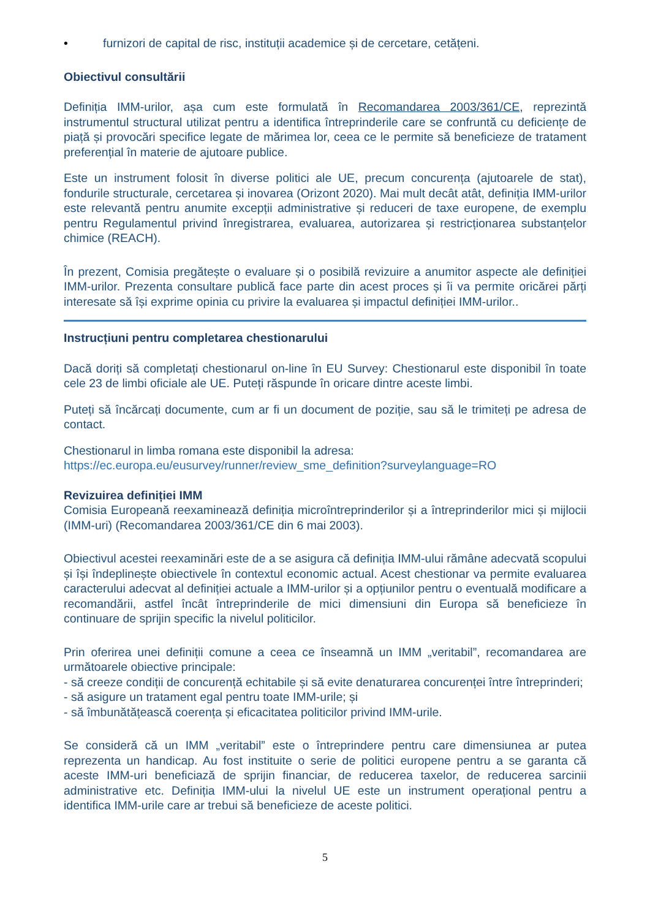• furnizori de capital de risc, instituții academice și de cercetare, cetățeni.
Obiectivul consultării
Definiția IMM-urilor, așa cum este formulată în Recomandarea 2003/361/CE, reprezintă instrumentul structural utilizat pentru a identifica întreprinderile care se confruntă cu deficiențe de piață și provocări specifice legate de mărimea lor, ceea ce le permite să beneficieze de tratament preferențial în materie de ajutoare publice.
Este un instrument folosit în diverse politici ale UE, precum concurența (ajutoarele de stat), fondurile structurale, cercetarea și inovarea (Orizont 2020). Mai mult decât atât, definiția IMM-urilor este relevantă pentru anumite excepții administrative și reduceri de taxe europene, de exemplu pentru Regulamentul privind înregistrarea, evaluarea, autorizarea și restricționarea substanțelor chimice (REACH).
În prezent, Comisia pregătește o evaluare și o posibilă revizuire a anumitor aspecte ale definiției IMM-urilor. Prezenta consultare publică face parte din acest proces și îi va permite oricărei părți interesate să își exprime opinia cu privire la evaluarea și impactul definiției IMM-urilor..
Instrucțiuni pentru completarea chestionarului
Dacă doriți să completați chestionarul on-line în EU Survey: Chestionarul este disponibil în toate cele 23 de limbi oficiale ale UE. Puteți răspunde în oricare dintre aceste limbi.
Puteți să încărcați documente, cum ar fi un document de poziție, sau să le trimiteți pe adresa de contact.
Chestionarul in limba romana este disponibil la adresa:
https://ec.europa.eu/eusurvey/runner/review_sme_definition?surveylanguage=RO
Revizuirea definiției IMM
Comisia Europeană reexaminează definiția microîntreprinderilor și a întreprinderilor mici și mijlocii (IMM-uri) (Recomandarea 2003/361/CE din 6 mai 2003).
Obiectivul acestei reexaminări este de a se asigura că definiția IMM-ului rămâne adecvată scopului și își îndeplinește obiectivele în contextul economic actual. Acest chestionar va permite evaluarea caracterului adecvat al definiției actuale a IMM-urilor și a opțiunilor pentru o eventuală modificare a recomandării, astfel încât întreprinderile de mici dimensiuni din Europa să beneficieze în continuare de sprijin specific la nivelul politicilor.
Prin oferirea unei definiții comune a ceea ce înseamnă un IMM „veritabil”, recomandarea are următoarele obiective principale:
- să creeze condiții de concurență echitabile și să evite denaturarea concurenței între întreprinderi;
- să asigure un tratament egal pentru toate IMM-urile; și
- să îmbunătățească coerența și eficacitatea politicilor privind IMM-urile.
Se consideră că un IMM „veritabil” este o întreprindere pentru care dimensiunea ar putea reprezenta un handicap. Au fost instituite o serie de politici europene pentru a se garanta că aceste IMM-uri beneficiază de sprijin financiar, de reducerea taxelor, de reducerea sarcinii administrative etc. Definiția IMM-ului la nivelul UE este un instrument operațional pentru a identifica IMM-urile care ar trebui să beneficieze de aceste politici.
5